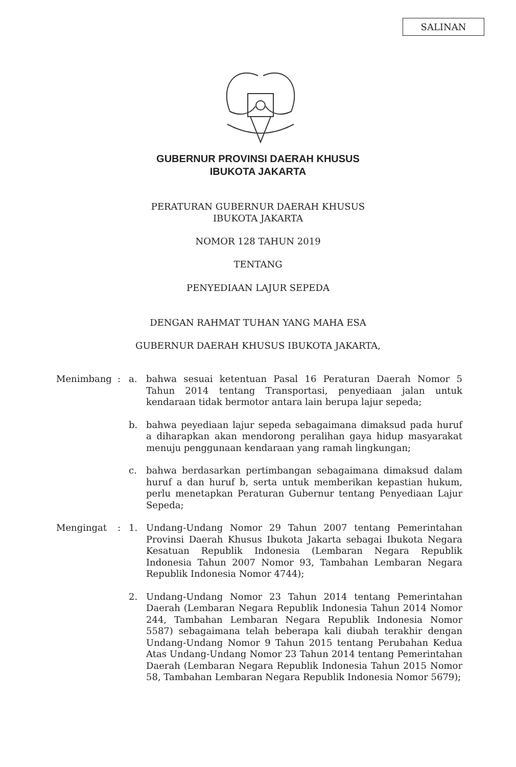SALINAN
GUBERNUR PROVINSI DAERAH KHUSUS
IBUKOTA JAKARTA
PERATURAN GUBERNUR DAERAH KHUSUS
IBUKOTA JAKARTA
NOMOR 128 TAHUN 2019
TENTANG
PENYEDIAAN LAJUR SEPEDA
DENGAN RAHMAT TUHAN YANG MAHA ESA
GUBERNUR DAERAH KHUSUS IBUKOTA JAKARTA,
Menimbang : a. bahwa sesuai ketentuan Pasal 16 Peraturan Daerah Nomor 5 Tahun 2014 tentang Transportasi, penyediaan jalan untuk kendaraan tidak bermotor antara lain berupa lajur sepeda;
b. bahwa peyediaan lajur sepeda sebagaimana dimaksud pada huruf a diharapkan akan mendorong peralihan gaya hidup masyarakat menuju penggunaan kendaraan yang ramah lingkungan;
c. bahwa berdasarkan pertimbangan sebagaimana dimaksud dalam huruf a dan huruf b, serta untuk memberikan kepastian hukum, perlu menetapkan Peraturan Gubernur tentang Penyediaan Lajur Sepeda;
Mengingat : 1. Undang-Undang Nomor 29 Tahun 2007 tentang Pemerintahan Provinsi Daerah Khusus Ibukota Jakarta sebagai Ibukota Negara Kesatuan Republik Indonesia (Lembaran Negara Republik Indonesia Tahun 2007 Nomor 93, Tambahan Lembaran Negara Republik Indonesia Nomor 4744);
2. Undang-Undang Nomor 23 Tahun 2014 tentang Pemerintahan Daerah (Lembaran Negara Republik Indonesia Tahun 2014 Nomor 244, Tambahan Lembaran Negara Republik Indonesia Nomor 5587) sebagaimana telah beberapa kali diubah terakhir dengan Undang-Undang Nomor 9 Tahun 2015 tentang Perubahan Kedua Atas Undang-Undang Nomor 23 Tahun 2014 tentang Pemerintahan Daerah (Lembaran Negara Republik Indonesia Tahun 2015 Nomor 58, Tambahan Lembaran Negara Republik Indonesia Nomor 5679);